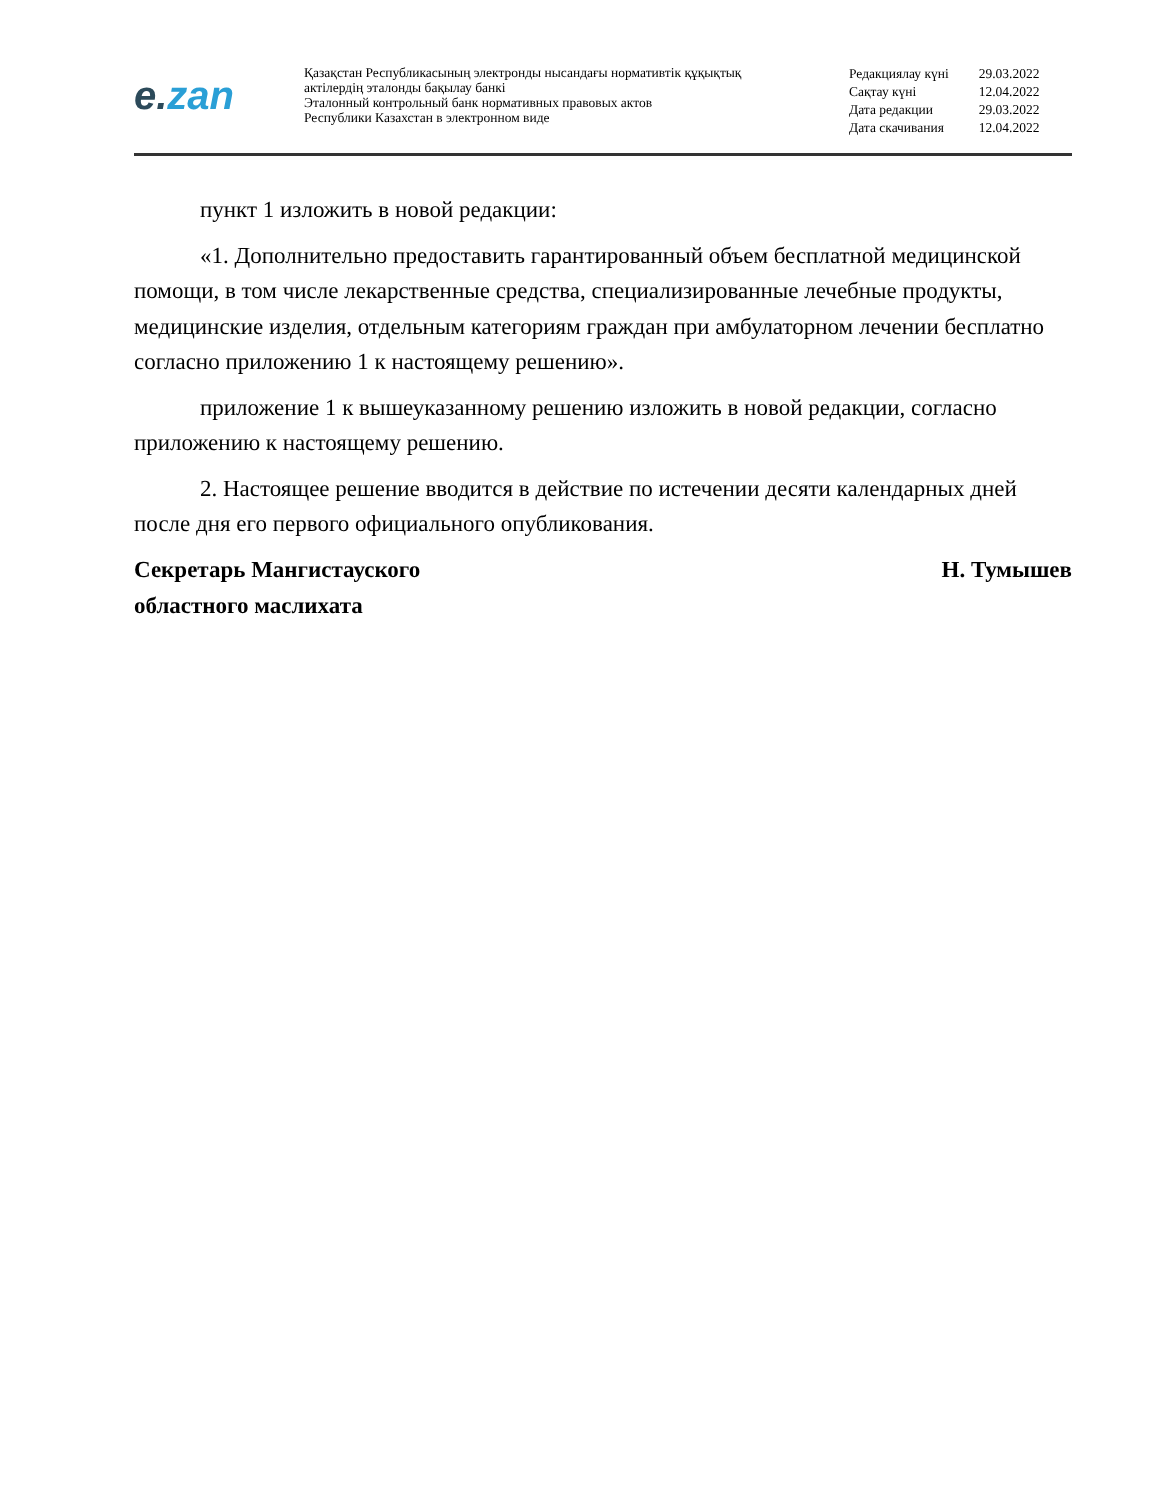e. zan
Қазақстан Республикасының электронды нысандағы нормативтік құқықтық
актілердің эталонды бақылау банкі
Эталонный контрольный банк нормативных правовых актов
Республики Казахстан в электронном виде
| Редакциялау күні | 29.03.2022 |
| Сақтау күні | 12.04.2022 |
| Дата редакции | 29.03.2022 |
| Дата скачивания | 12.04.2022 |
пункт 1 изложить в новой редакции:
«1. Дополнительно предоставить гарантированный объем бесплатной медицинской помощи, в том числе лекарственные средства, специализированные лечебные продукты, медицинские изделия, отдельным категориям граждан при амбулаторном лечении бесплатно согласно приложению 1 к настоящему решению».
приложение 1 к вышеуказанному решению изложить в новой редакции, согласно приложению к настоящему решению.
2. Настоящее решение вводится в действие по истечении десяти календарных дней после дня его первого официального опубликования.
Секретарь Мангистауского
областного маслихата
Н. Тумышев